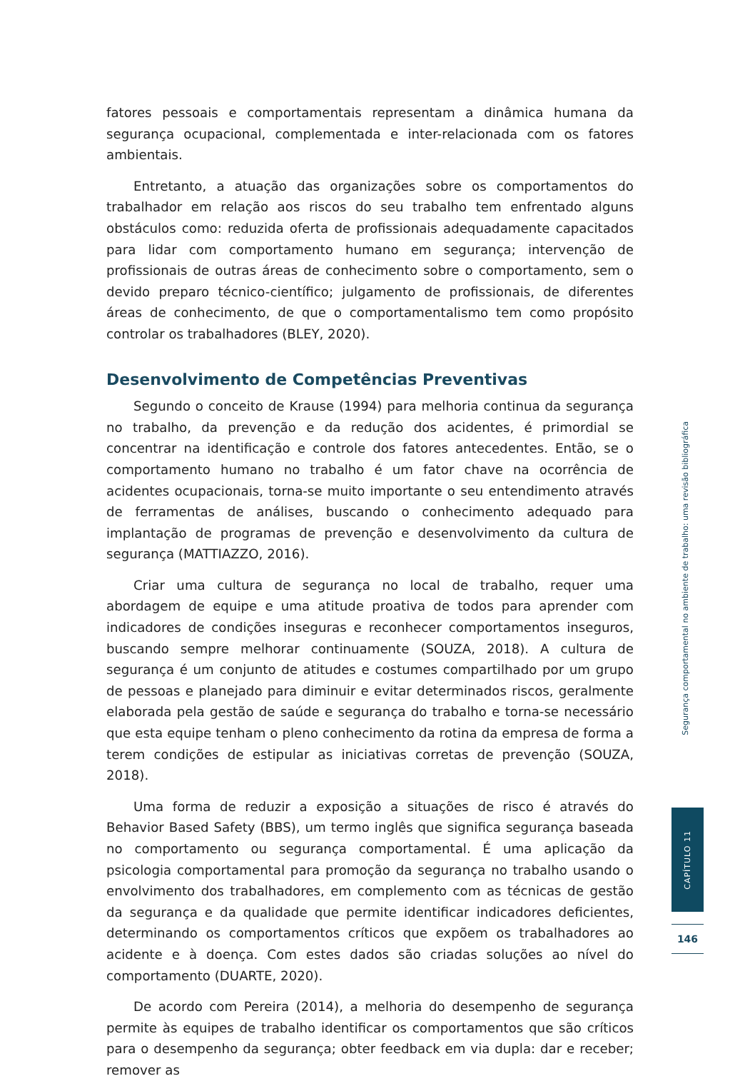fatores pessoais e comportamentais representam a dinâmica humana da segurança ocupacional, complementada e inter-relacionada com os fatores ambientais.
Entretanto, a atuação das organizações sobre os comportamentos do trabalhador em relação aos riscos do seu trabalho tem enfrentado alguns obstáculos como: reduzida oferta de profissionais adequadamente capacitados para lidar com comportamento humano em segurança; intervenção de profissionais de outras áreas de conhecimento sobre o comportamento, sem o devido preparo técnico-científico; julgamento de profissionais, de diferentes áreas de conhecimento, de que o comportamentalismo tem como propósito controlar os trabalhadores (BLEY, 2020).
Desenvolvimento de Competências Preventivas
Segundo o conceito de Krause (1994) para melhoria continua da segurança no trabalho, da prevenção e da redução dos acidentes, é primordial se concentrar na identificação e controle dos fatores antecedentes. Então, se o comportamento humano no trabalho é um fator chave na ocorrência de acidentes ocupacionais, torna-se muito importante o seu entendimento através de ferramentas de análises, buscando o conhecimento adequado para implantação de programas de prevenção e desenvolvimento da cultura de segurança (MATTIAZZO, 2016).
Criar uma cultura de segurança no local de trabalho, requer uma abordagem de equipe e uma atitude proativa de todos para aprender com indicadores de condições inseguras e reconhecer comportamentos inseguros, buscando sempre melhorar continuamente (SOUZA, 2018). A cultura de segurança é um conjunto de atitudes e costumes compartilhado por um grupo de pessoas e planejado para diminuir e evitar determinados riscos, geralmente elaborada pela gestão de saúde e segurança do trabalho e torna-se necessário que esta equipe tenham o pleno conhecimento da rotina da empresa de forma a terem condições de estipular as iniciativas corretas de prevenção (SOUZA, 2018).
Uma forma de reduzir a exposição a situações de risco é através do Behavior Based Safety (BBS), um termo inglês que significa segurança baseada no comportamento ou segurança comportamental. É uma aplicação da psicologia comportamental para promoção da segurança no trabalho usando o envolvimento dos trabalhadores, em complemento com as técnicas de gestão da segurança e da qualidade que permite identificar indicadores deficientes, determinando os comportamentos críticos que expõem os trabalhadores ao acidente e à doença. Com estes dados são criadas soluções ao nível do comportamento (DUARTE, 2020).
De acordo com Pereira (2014), a melhoria do desempenho de segurança permite às equipes de trabalho identificar os comportamentos que são críticos para o desempenho da segurança; obter feedback em via dupla: dar e receber; remover as
Segurança comportamental no ambiente de trabalho: uma revisão bibliográfica
CAPÍTULO 11
146